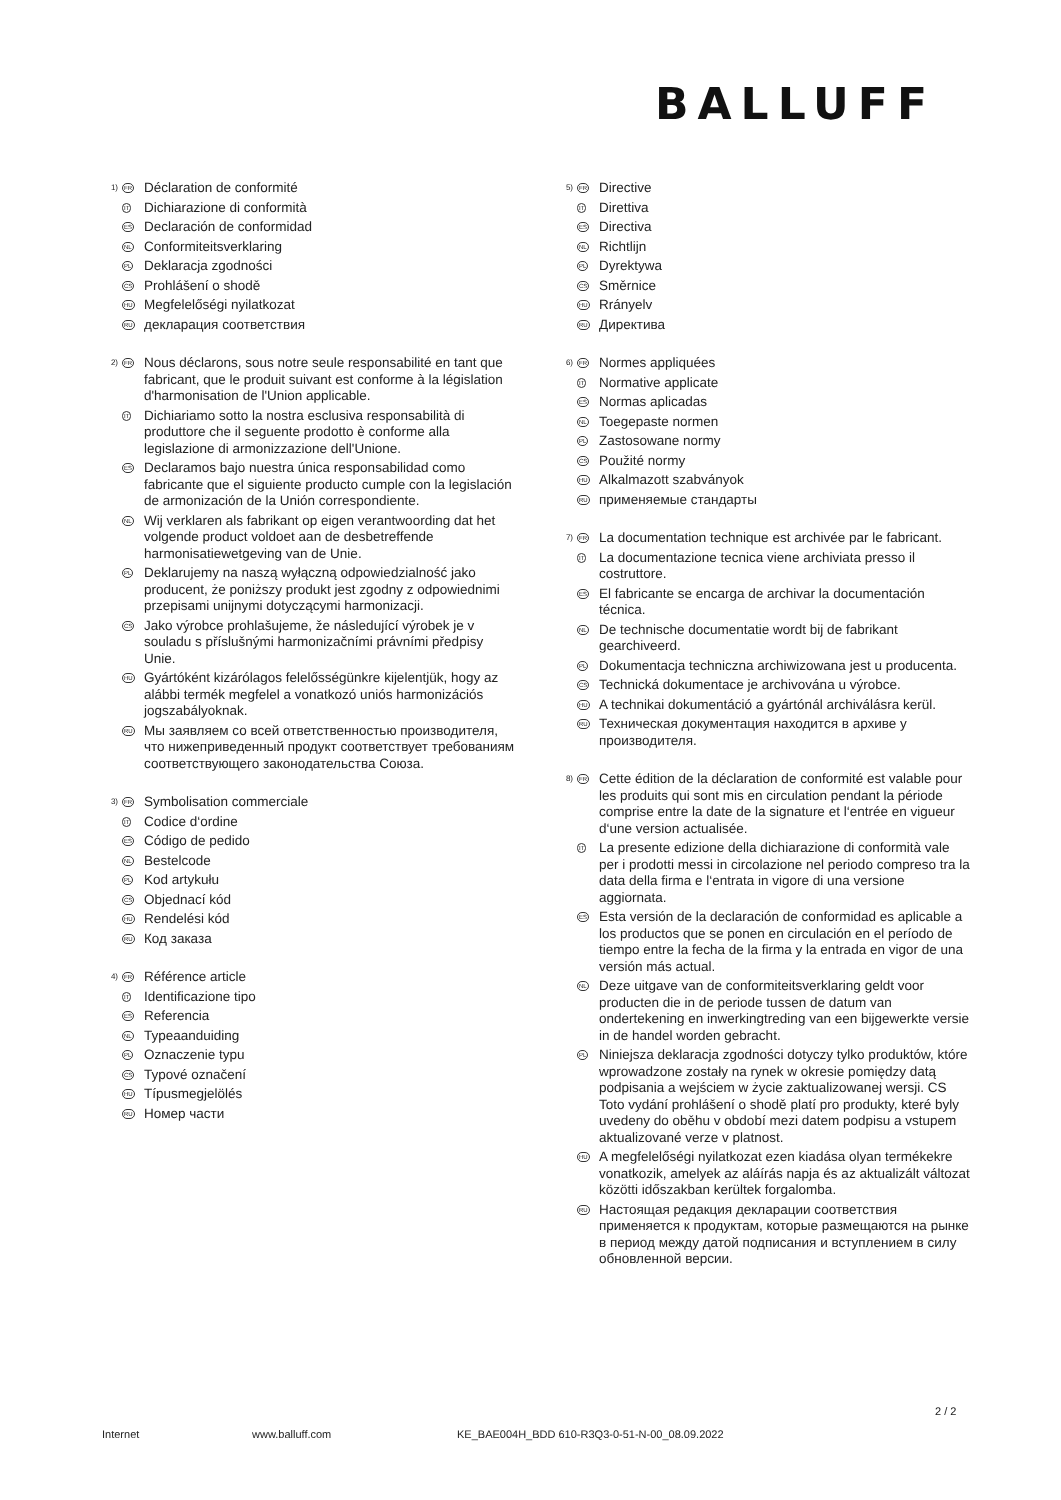BALLUFF
1)
FR
Déclaration de conformité
IT
Dichiarazione di conformità
ES
Declaración de conformidad
NL
Conformiteitsverklaring
PL
Deklaracja zgodności
CS
Prohlášení o shodě
HU
Megfelelőségi nyilatkozat
RU
декларация соответствия
2)
FR
Nous déclarons, sous notre seule responsabilité en tant que fabricant, que le produit suivant est conforme à la législation d'harmonisation de l'Union applicable.
IT
Dichiariamo sotto la nostra esclusiva responsabilità di produttore che il seguente prodotto è conforme alla legislazione di armonizzazione dell'Unione.
ES
Declaramos bajo nuestra única responsabilidad como fabricante que el siguiente producto cumple con la legislación de armonización de la Unión correspondiente.
NL
Wij verklaren als fabrikant op eigen verantwoording dat het volgende product voldoet aan de desbetreffende harmonisatiewetgeving van de Unie.
PL
Deklarujemy na naszą wyłączną odpowiedzialność jako producent, że poniższy produkt jest zgodny z odpowiednimi przepisami unijnymi dotyczącymi harmonizacji.
CS
Jako výrobce prohlašujeme, že následující výrobek je v souladu s příslušnými harmonizačními právními předpisy Unie.
HU
Gyártóként kizárólagos felelősségünkre kijelentjük, hogy az alábbi termék megfelel a vonatkozó uniós harmonizációs jogszabályoknak.
RU
Мы заявляем со всей ответственностью производителя, что нижеприведенный продукт соответствует требованиям соответствующего законодательства Союза.
3)
FR
Symbolisation commerciale
IT
Codice d‘ordine
ES
Código de pedido
NL
Bestelcode
PL
Kod artykułu
CS
Objednací kód
HU
Rendelési kód
RU
Код заказа
4)
FR
Référence article
IT
Identificazione tipo
ES
Referencia
NL
Typeaanduiding
PL
Oznaczenie typu
CS
Typové označení
HU
Típusmegjelölés
RU
Номер части
5)
FR
Directive
IT
Direttiva
ES
Directiva
NL
Richtlijn
PL
Dyrektywa
CS
Směrnice
HU
Rrányelv
RU
Директива
6)
FR
Normes appliquées
IT
Normative applicate
ES
Normas aplicadas
NL
Toegepaste normen
PL
Zastosowane normy
CS
Použité normy
HU
Alkalmazott szabványok
RU
применяемые стандарты
7)
FR
La documentation technique est archivée par le fabricant.
IT
La documentazione tecnica viene archiviata presso il costruttore.
ES
El fabricante se encarga de archivar la documentación técnica.
NL
De technische documentatie wordt bij de fabrikant gearchiveerd.
PL
Dokumentacja techniczna archiwizowana jest u producenta.
CS
Technická dokumentace je archivována u výrobce.
HU
A technikai dokumentáció a gyártónál archiválásra kerül.
RU
Техническая документация находится в архиве у производителя.
8)
FR
Cette édition de la déclaration de conformité est valable pour les produits qui sont mis en circulation pendant la période comprise entre la date de la signature et l‘entrée en vigueur d‘une version actualisée.
IT
La presente edizione della dichiarazione di conformità vale per i prodotti messi in circolazione nel periodo compreso tra la data della firma e l‘entrata in vigore di una versione aggiornata.
ES
Esta versión de la declaración de conformidad es aplicable a los productos que se ponen en circulación en el período de tiempo entre la fecha de la firma y la entrada en vigor de una versión más actual.
NL
Deze uitgave van de conformiteitsverklaring geldt voor producten die in de periode tussen de datum van ondertekening en inwerkingtreding van een bijgewerkte versie in de handel worden gebracht.
PL
Niniejsza deklaracja zgodności dotyczy tylko produktów, które wprowadzone zostały na rynek w okresie pomiędzy datą podpisania a wejściem w życie zaktualizowanej wersji. CS Toto vydání prohlášení o shodě platí pro produkty, které byly uvedeny do oběhu v období mezi datem podpisu a vstupem aktualizované verze v platnost.
HU
A megfelelőségi nyilatkozat ezen kiadása olyan termékekre vonatkozik, amelyek az aláírás napja és az aktualizált változat közötti időszakban kerültek forgalomba.
RU
Настоящая редакция декларации соответствия применяется к продуктам, которые размещаются на рынке в период между датой подписания и вступлением в силу обновленной версии.
2 / 2
Internet www.balluff.com KE_BAE004H_BDD 610-R3Q3-0-51-N-00_08.09.2022